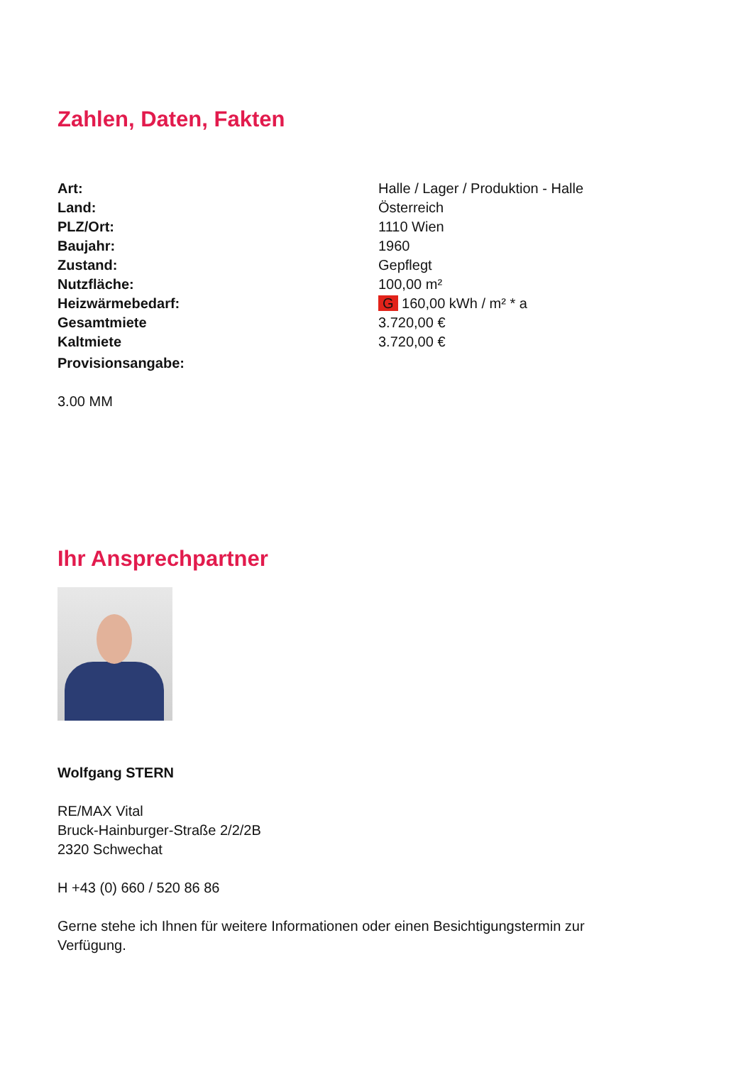Zahlen, Daten, Fakten
| Art: | Halle / Lager / Produktion - Halle |
| Land: | Österreich |
| PLZ/Ort: | 1110 Wien |
| Baujahr: | 1960 |
| Zustand: | Gepflegt |
| Nutzfläche: | 100,00 m² |
| Heizwärmebedarf: | G 160,00 kWh / m² * a |
| Gesamtmiete | 3.720,00 € |
| Kaltmiete | 3.720,00 € |
| Provisionsangabe: | |
3.00 MM
Ihr Ansprechpartner
Wolfgang STERN
RE/MAX Vital
Bruck-Hainburger-Straße 2/2/2B
2320 Schwechat
H +43 (0) 660 / 520 86 86
Gerne stehe ich Ihnen für weitere Informationen oder einen Besichtigungstermin zur
Verfügung.